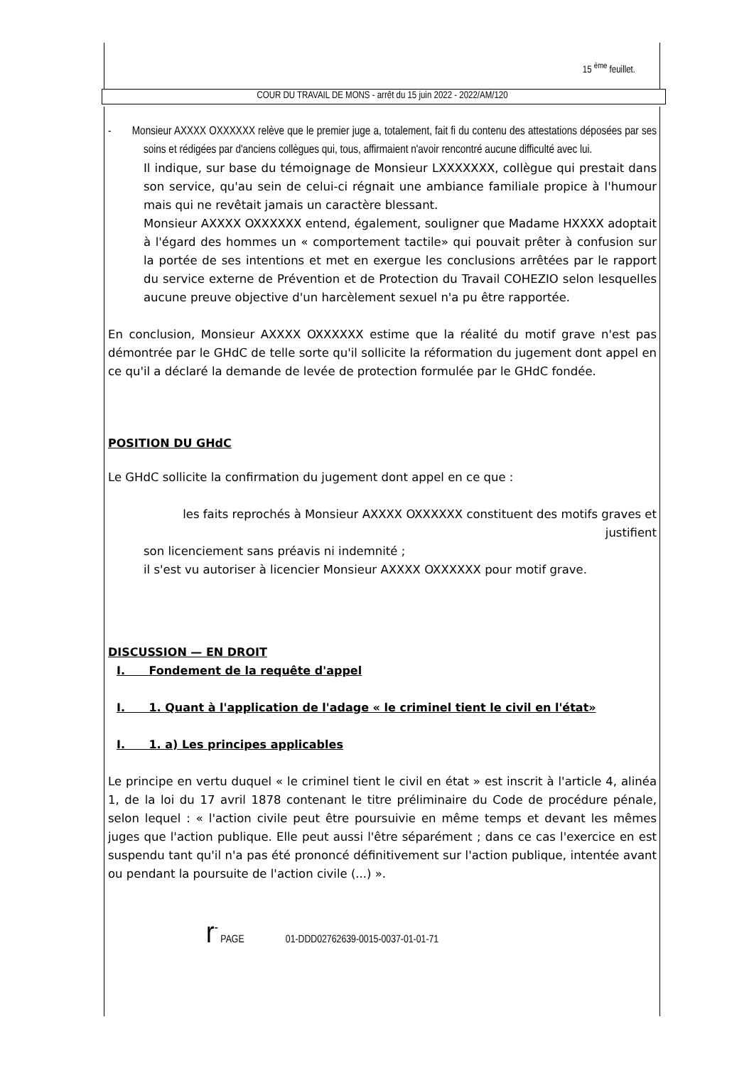15 <sup>ème</sup> feuillet.
COUR DU TRAVAIL DE MONS - arrêt du 15 juin 2022 - 2022/AM/120
- Monsieur AXXXX OXXXXXX relève que le premier juge a, totalement, fait fi du contenu des attestations déposées par ses soins et rédigées par d'anciens collègues qui, tous, affirmaient n'avoir rencontré aucune difficulté avec lui.
Il indique, sur base du témoignage de Monsieur LXXXXXXX, collègue qui prestait dans son service, qu'au sein de celui-ci régnait une ambiance familiale propice à l'humour mais qui ne revêtait jamais un caractère blessant.
Monsieur AXXXX OXXXXXX entend, également, souligner que Madame HXXXX adoptait à l'égard des hommes un « comportement tactile» qui pouvait prêter à confusion sur la portée de ses intentions et met en exergue les conclusions arrêtées par le rapport du service externe de Prévention et de Protection du Travail COHEZIO selon lesquelles aucune preuve objective d'un harcèlement sexuel n'a pu être rapportée.
En conclusion, Monsieur AXXXX OXXXXXX estime que la réalité du motif grave n'est pas démontrée par le GHdC de telle sorte qu'il sollicite la réformation du jugement dont appel en ce qu'il a déclaré la demande de levée de protection formulée par le GHdC fondée.
POSITION DU GHdC
Le GHdC sollicite la confirmation du jugement dont appel en ce que :
les faits reprochés à Monsieur AXXXX OXXXXXX constituent des motifs graves et justifient
son licenciement sans préavis ni indemnité ;
il s'est vu autoriser à licencier Monsieur AXXXX OXXXXXX pour motif grave.
DISCUSSION — EN DROIT
I. Fondement de la requête d'appel
I. 1. Quant à l'application de l'adage « le criminel tient le civil en l'état»
I. 1. a) Les principes applicables
Le principe en vertu duquel « le criminel tient le civil en état » est inscrit à l'article 4, alinéa 1, de la loi du 17 avril 1878 contenant le titre préliminaire du Code de procédure pénale, selon lequel : « l'action civile peut être poursuivie en même temps et devant les mêmes juges que l'action publique. Elle peut aussi l'être séparément ; dans ce cas l'exercice en est suspendu tant qu'il n'a pas été prononcé définitivement sur l'action publique, intentée avant ou pendant la poursuite de l'action civile (...) ».
r<sup>-</sup> PAGE 01-DDD02762639-0015-0037-01-01-71